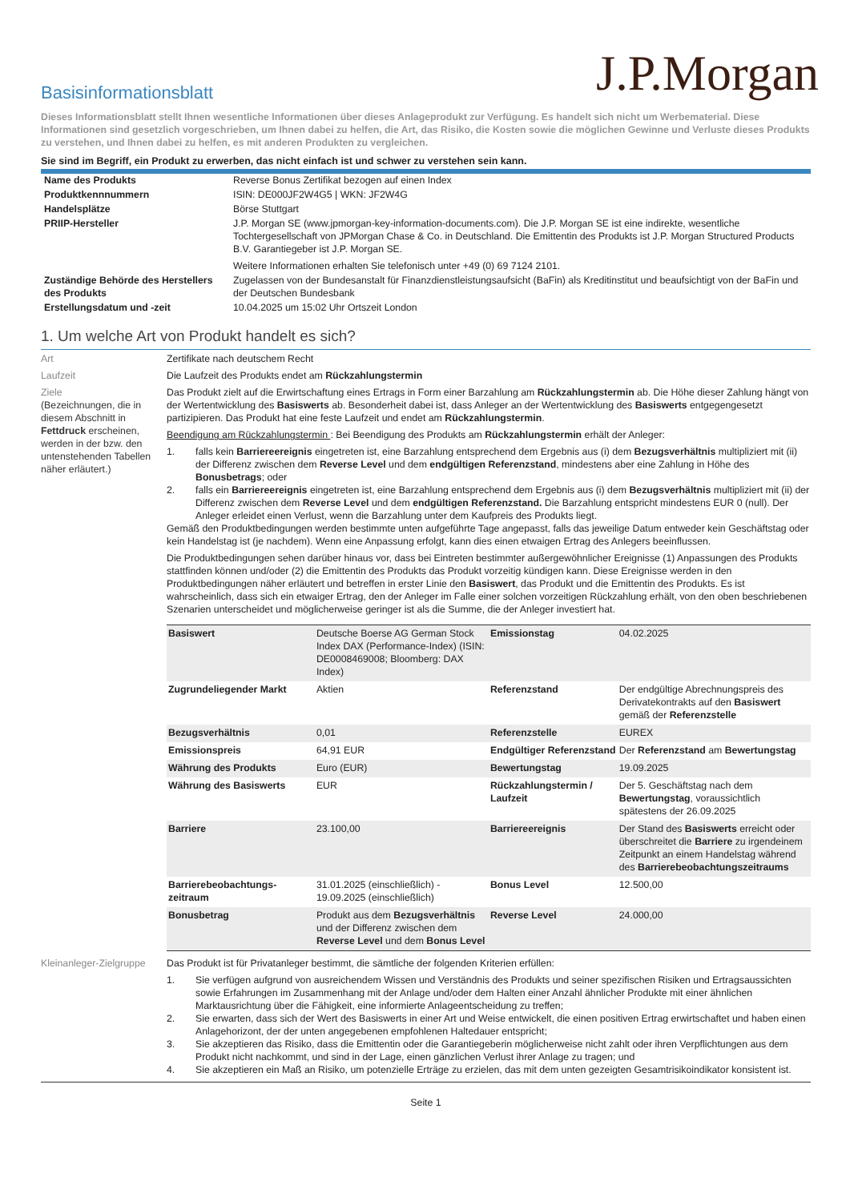J.P.Morgan
Basisinformationsblatt
Dieses Informationsblatt stellt Ihnen wesentliche Informationen über dieses Anlageprodukt zur Verfügung. Es handelt sich nicht um Werbematerial. Diese Informationen sind gesetzlich vorgeschrieben, um Ihnen dabei zu helfen, die Art, das Risiko, die Kosten sowie die möglichen Gewinne und Verluste dieses Produkts zu verstehen, und Ihnen dabei zu helfen, es mit anderen Produkten zu vergleichen.
Sie sind im Begriff, ein Produkt zu erwerben, das nicht einfach ist und schwer zu verstehen sein kann.
| Name des Produkts | Reverse Bonus Zertifikat bezogen auf einen Index |
| Produktkennnummern | ISIN: DE000JF2W4G5 / WKN: JF2W4G |
| Handelsplätze | Börse Stuttgart |
| PRIIP-Hersteller | J.P. Morgan SE (www.jpmorgan-key-information-documents.com). Die J.P. Morgan SE ist eine indirekte, wesentliche Tochtergesellschaft von JPMorgan Chase & Co. in Deutschland. Die Emittentin des Produkts ist J.P. Morgan Structured Products B.V. Garantiegeber ist J.P. Morgan SE. Weitere Informationen erhalten Sie telefonisch unter +49 (0) 69 7124 2101. |
| Zuständige Behörde des Herstellers des Produkts | Zugelassen von der Bundesanstalt für Finanzdienstleistungsaufsicht (BaFin) als Kreditinstitut und beaufsichtigt von der BaFin und der Deutschen Bundesbank |
| Erstellungsdatum und -zeit | 10.04.2025 um 15:02 Uhr Ortszeit London |
1. Um welche Art von Produkt handelt es sich?
Art Zertifikate nach deutschem Recht
Laufzeit Die Laufzeit des Produkts endet am Rückzahlungstermin
Ziele
(Bezeichnungen, die in diesem Abschnitt in Fettdruck erscheinen, werden in der bzw. den untenstehenden Tabellen näher erläutert.)
Das Produkt zielt auf die Erwirtschaftung eines Ertrags in Form einer Barzahlung am Rückzahlungstermin ab. Die Höhe dieser Zahlung hängt von der Wertentwicklung des Basiswerts ab. Besonderheit dabei ist, dass Anleger an der Wertentwicklung des Basiswerts entgegengesetzt partizipieren. Das Produkt hat eine feste Laufzeit und endet am Rückzahlungstermin.
Beendigung am Rückzahlungstermin : Bei Beendigung des Produkts am Rückzahlungstermin erhält der Anleger:
1. falls kein Barriereereignis eingetreten ist, eine Barzahlung entsprechend dem Ergebnis aus (i) dem Bezugsverhältnis multipliziert mit (ii) der Differenz zwischen dem Reverse Level und dem endgültigen Referenzstand, mindestens aber eine Zahlung in Höhe des Bonusbetrags; oder
2. falls ein Barriereereignis eingetreten ist, eine Barzahlung entsprechend dem Ergebnis aus (i) dem Bezugsverhältnis multipliziert mit (ii) der Differenz zwischen dem Reverse Level und dem endgültigen Referenzstand. Die Barzahlung entspricht mindestens EUR 0 (null). Der Anleger erleidet einen Verlust, wenn die Barzahlung unter dem Kaufpreis des Produkts liegt.
Gemäß den Produktbedingungen werden bestimmte unten aufgeführte Tage angepasst, falls das jeweilige Datum entweder kein Geschäftstag oder kein Handelstag ist (je nachdem). Wenn eine Anpassung erfolgt, kann dies einen etwaigen Ertrag des Anlegers beeinflussen.
Die Produktbedingungen sehen darüber hinaus vor, dass bei Eintreten bestimmter außergewöhnlicher Ereignisse (1) Anpassungen des Produkts stattfinden können und/oder (2) die Emittentin des Produkts das Produkt vorzeitig kündigen kann. Diese Ereignisse werden in den Produktbedingungen näher erläutert und betreffen in erster Linie den Basiswert, das Produkt und die Emittentin des Produkts. Es ist wahrscheinlich, dass sich ein etwaiger Ertrag, den der Anleger im Falle einer solchen vorzeitigen Rückzahlung erhält, von den oben beschriebenen Szenarien unterscheidet und möglicherweise geringer ist als die Summe, die der Anleger investiert hat.
| Basiswert | Deutsche Boerse AG German Stock Index DAX (Performance-Index) (ISIN: DE0008469008; Bloomberg: DAX Index) | Emissionstag | 04.02.2025 |
| Zugrundeliegender Markt | Aktien | Referenzstand | Der endgültige Abrechnungspreis des Derivatekontrakts auf den Basiswert gemäß der Referenzstelle |
| Bezugsverhältnis | 0,01 | Referenzstelle | EUREX |
| Emissionspreis | 64,91 EUR | Endgültiger Referenzstand | Der Referenzstand am Bewertungstag |
| Währung des Produkts | Euro (EUR) | Bewertungstag | 19.09.2025 |
| Währung des Basiswerts | EUR | Rückzahlungstermin / Laufzeit | Der 5. Geschäftstag nach dem Bewertungstag , voraussichtlich spätestens der 26.09.2025 |
| Barriere | 23.100,00 | Barriereereignis | Der Stand des Basiswerts erreicht oder überschreitet die Barriere zu irgendeinem Zeitpunkt an einem Handelstag während des Barrierebeobachtungszeitraums |
| Barrierebeobachtungs-zeitraum | 31.01.2025 (einschließlich) - 19.09.2025 (einschließlich) | Bonus Level | 12.500,00 |
| Bonusbetrag | Produkt aus dem Bezugsverhältnis und der Differenz zwischen dem Reverse Level und dem Bonus Level | Reverse Level | 24.000,00 |
Kleinanleger-Zielgruppe
Das Produkt ist für Privatanleger bestimmt, die sämtliche der folgenden Kriterien erfüllen:
1. Sie verfügen aufgrund von ausreichendem Wissen und Verständnis des Produkts und seiner spezifischen Risiken und Ertragsaussichten sowie Erfahrungen im Zusammenhang mit der Anlage und/oder dem Halten einer Anzahl ähnlicher Produkte mit einer ähnlichen Marktausrichtung über die Fähigkeit, eine informierte Anlageentscheidung zu treffen;
2. Sie erwarten, dass sich der Wert des Basiswerts in einer Art und Weise entwickelt, die einen positiven Ertrag erwirtschaftet und haben einen Anlagehorizont, der der unten angegebenen empfohlenen Haltedauer entspricht;
3. Sie akzeptieren das Risiko, dass die Emittentin oder die Garantiegeberin möglicherweise nicht zahlt oder ihren Verpflichtungen aus dem Produkt nicht nachkommt, und sind in der Lage, einen gänzlichen Verlust ihrer Anlage zu tragen; und
4. Sie akzeptieren ein Maß an Risiko, um potenzielle Erträge zu erzielen, das mit dem unten gezeigten Gesamtrisikoindikator konsistent ist.
Seite 1